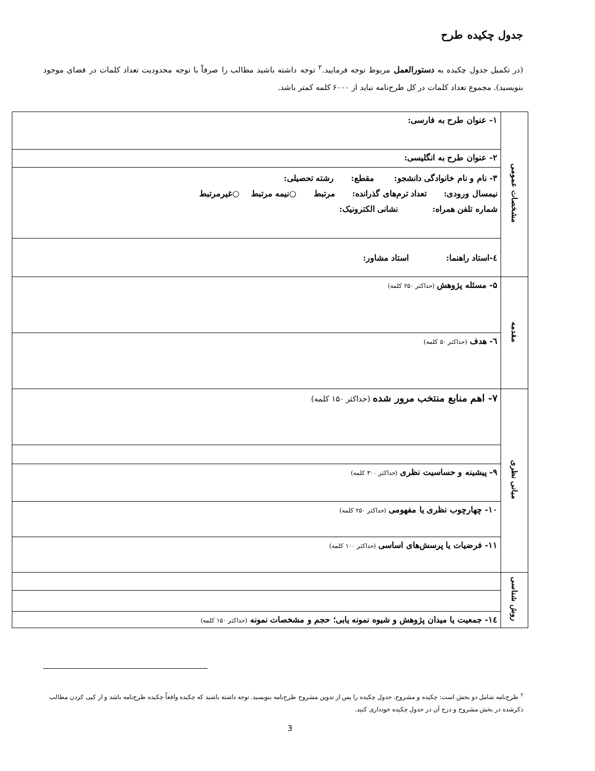جدول چکیده طرح
(در تکمیل جدول چکیده به دستورالعمل مربوط توجه فرمایید.<sup>۲</sup> توجه داشته باشید مطالب را صرفاً با توجه محدودیت تعداد کلمات در فضای موجود بنویسید). مجموع تعداد کلمات در کل طرح‌نامه نباید از ۶۰۰۰ کلمه کمتر باشد.
| مشخصات عمومی | ۱- عنوان طرح به فارسی: |
| | ۲- عنوان طرح به انگلیسی: |
| | ۳- نام و نام خانوادگی دانشجو: مقطع: رشته تحصیلی: نیمسال ورودی: تعداد ترم‌های گذرانده: مرتبط ○نیمه مرتبط ○غیرمرتبط شماره تلفن همراه: نشانی الکترونیک: |
| | ٤-استاد راهنما: استاد مشاور: |
| مقدمه | ۵- مسئله پژوهش (حداکثر ۲۵۰ کلمه) |
| | ٦- هدف (حداکثر ۵۰ کلمه) |
| مبانی نظری | ۷- اهم منابع منتخب مرور شده (حداکثر ۱۵۰ کلمه) |
| | ۹- پیشینه و حساسیت نظری (حداکثر ۳۰۰ کلمه) |
| | ۱۰- چهارچوب نظری یا مفهومی (حداکثر ۲۵۰ کلمه) |
| | ۱۱- فرضیات یا پرسش‌های اساسی (حداکثر ۱۰۰ کلمه) |
| روش شناسی | |
| | ١٤- جمعیت یا میدان پژوهش و شیوه نمونه یابی؛ حجم و مشخصات نمونه (حداکثر ۱۵۰ کلمه) |
<sup>۲</sup> طرح‌نامه شامل دو بخش است: چکیده و مشروح. جدول چکیده را پس از تدوین مشروح طرح‌نامه بنویسید. توجه داشته باشید که چکیده واقعاً چکیده طرح‌نامه باشد و از کپی کردن مطالب ذکرشده در بخش مشروح و درج آن در جدول چکیده خودداری کنید.
3